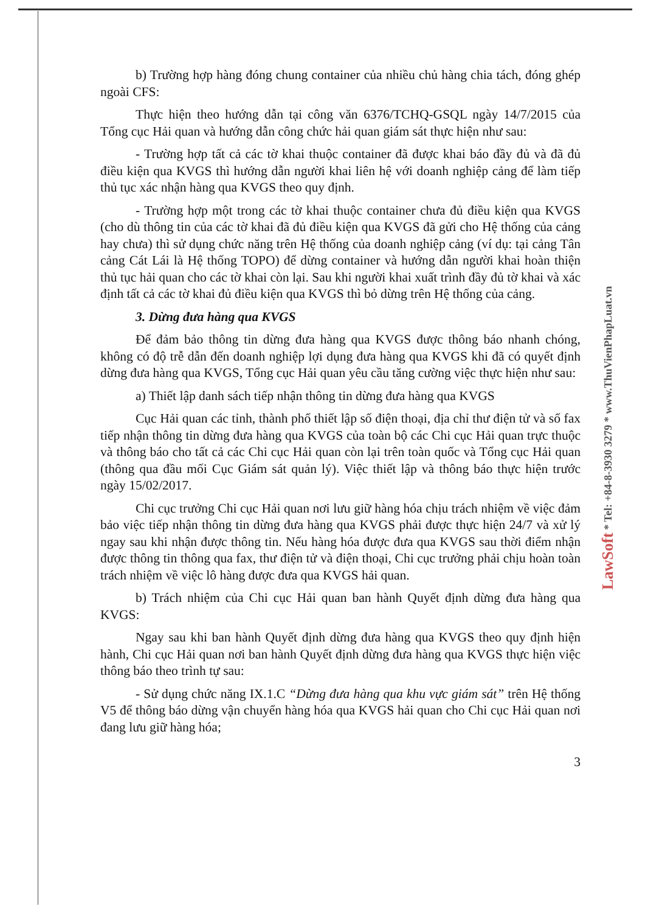b) Trường hợp hàng đóng chung container của nhiều chủ hàng chia tách, đóng ghép ngoài CFS:
Thực hiện theo hướng dẫn tại công văn 6376/TCHQ-GSQL ngày 14/7/2015 của Tổng cục Hải quan và hướng dẫn công chức hải quan giám sát thực hiện như sau:
- Trường hợp tất cả các tờ khai thuộc container đã được khai báo đầy đủ và đã đủ điều kiện qua KVGS thì hướng dẫn người khai liên hệ với doanh nghiệp cảng để làm tiếp thủ tục xác nhận hàng qua KVGS theo quy định.
- Trường hợp một trong các tờ khai thuộc container chưa đủ điều kiện qua KVGS (cho dù thông tin của các tờ khai đã đủ điều kiện qua KVGS đã gửi cho Hệ thống của cảng hay chưa) thì sử dụng chức năng trên Hệ thống của doanh nghiệp cảng (ví dụ: tại cảng Tân cảng Cát Lái là Hệ thống TOPO) để dừng container và hướng dẫn người khai hoàn thiện thủ tục hải quan cho các tờ khai còn lại. Sau khi người khai xuất trình đầy đủ tờ khai và xác định tất cả các tờ khai đủ điều kiện qua KVGS thì bỏ dừng trên Hệ thống của cảng.
3. Dừng đưa hàng qua KVGS
Để đảm bảo thông tin dừng đưa hàng qua KVGS được thông báo nhanh chóng, không có độ trễ dẫn đến doanh nghiệp lợi dụng đưa hàng qua KVGS khi đã có quyết định dừng đưa hàng qua KVGS, Tổng cục Hải quan yêu cầu tăng cường việc thực hiện như sau:
a) Thiết lập danh sách tiếp nhận thông tin dừng đưa hàng qua KVGS
Cục Hải quan các tỉnh, thành phố thiết lập số điện thoại, địa chỉ thư điện tử và số fax tiếp nhận thông tin dừng đưa hàng qua KVGS của toàn bộ các Chi cục Hải quan trực thuộc và thông báo cho tất cả các Chi cục Hải quan còn lại trên toàn quốc và Tổng cục Hải quan (thông qua đầu mối Cục Giám sát quản lý). Việc thiết lập và thông báo thực hiện trước ngày 15/02/2017.
Chi cục trưởng Chi cục Hải quan nơi lưu giữ hàng hóa chịu trách nhiệm về việc đảm bảo việc tiếp nhận thông tin dừng đưa hàng qua KVGS phải được thực hiện 24/7 và xử lý ngay sau khi nhận được thông tin. Nếu hàng hóa được đưa qua KVGS sau thời điểm nhận được thông tin thông qua fax, thư điện tử và điện thoại, Chi cục trưởng phải chịu hoàn toàn trách nhiệm về việc lô hàng được đưa qua KVGS hải quan.
b) Trách nhiệm của Chi cục Hải quan ban hành Quyết định dừng đưa hàng qua KVGS:
Ngay sau khi ban hành Quyết định dừng đưa hàng qua KVGS theo quy định hiện hành, Chi cục Hải quan nơi ban hành Quyết định dừng đưa hàng qua KVGS thực hiện việc thông báo theo trình tự sau:
- Sử dụng chức năng IX.1.C “Dừng đưa hàng qua khu vực giám sát” trên Hệ thống V5 để thông báo dừng vận chuyển hàng hóa qua KVGS hải quan cho Chi cục Hải quan nơi đang lưu giữ hàng hóa;
3
LawSoft * Tel: +84-8-3930 3279 * www.ThuVienPhapLuat.vn